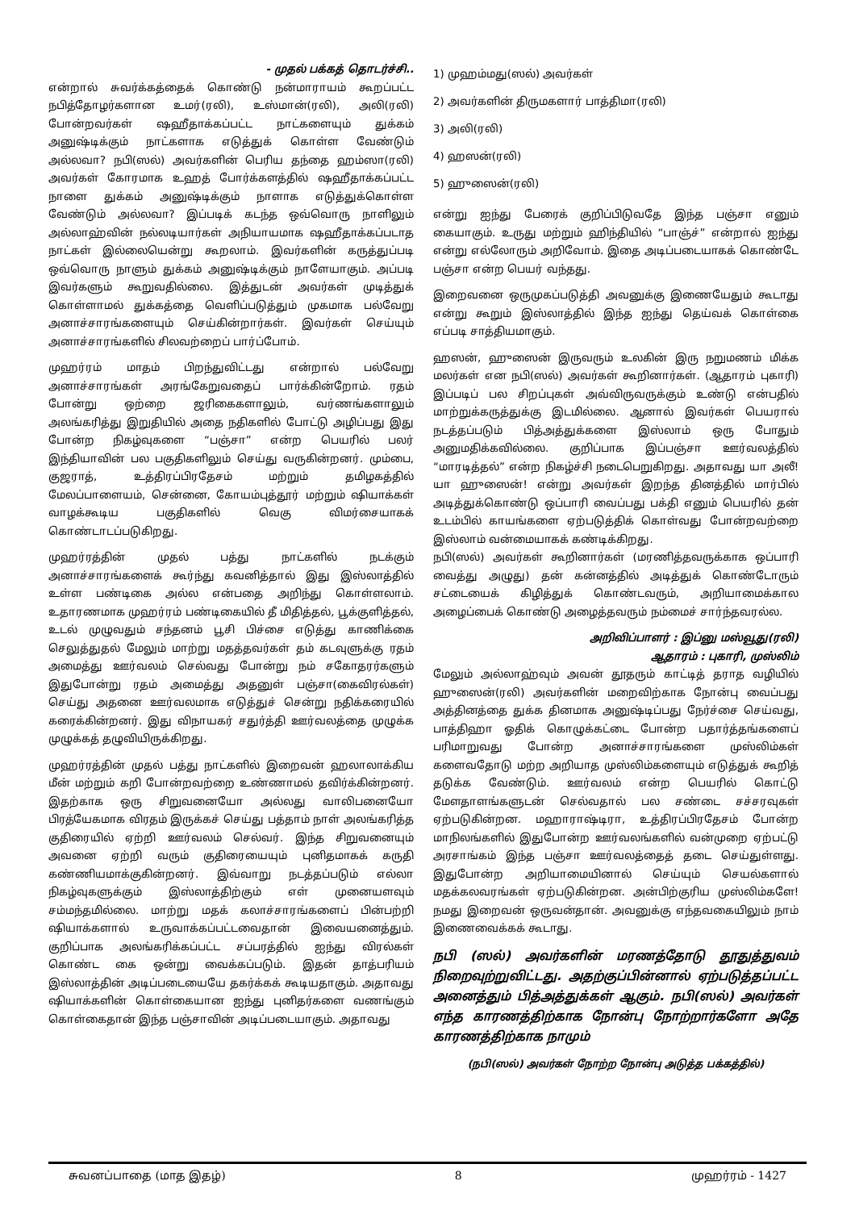- முதல் பக்கத் தொடர்ச்சி..
என்றால் சுவர்க்கத்தைக் கொண்டு நன்மாராயம் கூறப்பட்ட நபித்தோழர்களான உமர்(ரலி), உஸ்மான்(ரலி), அலி(ரலி) போன்றவர்கள் ஷஹீதாக்கப்பட்ட நாட்களையும் துக்கம் அனுஷ்டிக்கும் நாட்களாக எடுத்துக் கொள்ள வேண்டும் அல்லவா? நபி(ஸல்) அவர்களின் பெரிய தந்தை ஹம்ஸா(ரலி) அவர்கள் கோரமாக உஹத் போர்க்களத்தில் ஷஹீதாக்கப்பட்ட நாளை துக்கம் அனுஷ்டிக்கும் நாளாக எடுத்துக்கொள்ள வேண்டும் அல்லவா? இப்படிக் கடந்த ஒவ்வொரு நாளிலும் அல்லாஹ்வின் நல்லடியார்கள் அநியாயமாக ஷஹீதாக்கப்படாத நாட்கள் இல்லையென்று கூறலாம். இவர்களின் கருத்துப்படி ஒவ்வொரு நாளும் துக்கம் அனுஷ்டிக்கும் நாளேயாகும். அப்படி இவர்களும் கூறுவதில்லை. இத்துடன் அவர்கள் முடித்துக் கொள்ளாமல் துக்கத்தை வெளிப்படுத்தும் முகமாக பல்வேறு அனாச்சாரங்களையும் செய்கின்றார்கள். இவர்கள் செய்யும் அனாச்சாரங்களில் சிலவற்றைப் பார்ப்போம்.
முஹர்ரம் மாதம் பிறந்துவிட்டது என்றால் பல்வேறு அனாச்சாரங்கள் அரங்கேறுவதைப் பார்க்கின்றோம். ரதம் போன்று ஒற்றை ஜரிகைகளாலும், வர்ணங்களாலும் அலங்கரித்து இறுதியில் அதை நதிகளில் போட்டு அழிப்பது இது போன்ற நிகழ்வுகளை “பஞ்சா” என்ற பெயரில் பலர் இந்தியாவின் பல பகுதிகளிலும் செய்து வருகின்றனர். மும்பை, குஜராத், உத்திரப்பிரதேசம் மற்றும் தமிழகத்தில் மேலப்பாளையம், சென்னை, கோயம்புத்தூர் மற்றும் ஷியாக்கள் வாழக்கூடிய பகுதிகளில் வெகு விமர்சையாகக் கொண்டாடப்படுகிறது.
முஹர்ரத்தின் முதல் பத்து நாட்களில் நடக்கும் அனாச்சாரங்களைக் கூர்ந்து கவனித்தால் இது இஸ்லாத்தில் உள்ள பண்டிகை அல்ல என்பதை அறிந்து கொள்ளலாம். உதாரணமாக முஹர்ரம் பண்டிகையில் தீ மிதித்தல், பூக்குளித்தல், உடல் முழுவதும் சந்தனம் பூசி பிச்சை எடுத்து காணிக்கை செலுத்துதல் மேலும் மாற்று மதத்தவர்கள் தம் கடவுளுக்கு ரதம் அமைத்து ஊர்வலம் செல்வது போன்று நம் சகோதரர்களும் இதுபோன்று ரதம் அமைத்து அதனுள் பஞ்சா(கைவிரல்கள்) செய்து அதனை ஊர்வலமாக எடுத்துச் சென்று நதிக்கரையில் கரைக்கின்றனர். இது விநாயகர் சதுர்த்தி ஊர்வலத்தை முழுக்க முழுக்கத் தழுவியிருக்கிறது.
முஹர்ரத்தின் முதல் பத்து நாட்களில் இறைவன் ஹலாலாக்கிய மீன் மற்றும் கறி போன்றவற்றை உண்ணாமல் தவிர்க்கின்றனர். இதற்காக ஒரு சிறுவனையோ அல்லது வாலிபனையோ பிரத்யேகமாக விரதம் இருக்கச் செய்து பத்தாம் நாள் அலங்கரித்த குதிரையில் ஏற்றி ஊர்வலம் செல்வர். இந்த சிறுவனையும் அவனை ஏற்றி வரும் குதிரையையும் புனிதமாகக் கருதி கண்ணியமாக்குகின்றனர். இவ்வாறு நடத்தப்படும் எல்லா நிகழ்வுகளுக்கும் இஸ்லாத்திற்கும் எள் முனையளவும் சம்மந்தமில்லை. மாற்று மதக் கலாச்சாரங்களைப் பின்பற்றி ஷியாக்களால் உருவாக்கப்பட்டவைதான் இவையனைத்தும். குறிப்பாக அலங்கரிக்கப்பட்ட சப்பரத்தில் ஐந்து விரல்கள் கொண்ட கை ஒன்று வைக்கப்படும். இதன் தாத்பரியம் இஸ்லாத்தின் அடிப்படையையே தகர்க்கக் கூடியதாகும். அதாவது ஷியாக்களின் கொள்கையான ஐந்து புனிதர்களை வணங்கும் கொள்கைதான் இந்த பஞ்சாவின் அடிப்படையாகும். அதாவது
1) முஹம்மது(ஸல்) அவர்கள்
2) அவர்களின் திருமகளார் பாத்திமா(ரலி)
3) அலி(ரலி)
4) ஹஸன்(ரலி)
5) ஹுஸைன்(ரலி)
என்று ஐந்து பேரைக் குறிப்பிடுவதே இந்த பஞ்சா எனும் கையாகும். உருது மற்றும் ஹிந்தியில் “பாஞ்ச்” என்றால் ஐந்து என்று எல்லோரும் அறிவோம். இதை அடிப்படையாகக் கொண்டே பஞ்சா என்ற பெயர் வந்தது.
இறைவனை ஒருமுகப்படுத்தி அவனுக்கு இணையேதும் கூடாது என்று கூறும் இஸ்லாத்தில் இந்த ஐந்து தெய்வக் கொள்கை எப்படி சாத்தியமாகும்.
ஹஸன், ஹுஸைன் இருவரும் உலகின் இரு நறுமணம் மிக்க மலர்கள் என நபி(ஸல்) அவர்கள் கூறினார்கள். (ஆதாரம் புகாரி) இப்படிப் பல சிறப்புகள் அவ்விருவருக்கும் உண்டு என்பதில் மாற்றுக்கருத்துக்கு இடமில்லை. ஆனால் இவர்கள் பெயரால் நடத்தப்படும் பித்அத்துக்களை இஸ்லாம் ஒரு போதும் அனுமதிக்கவில்லை. குறிப்பாக இப்பஞ்சா ஊர்வலத்தில் “மாரடித்தல்” என்ற நிகழ்ச்சி நடைபெறுகிறது. அதாவது யா அலீ! யா ஹுஸைன்! என்று அவர்கள் இறந்த தினத்தில் மார்பில் அடித்துக்கொண்டு ஒப்பாரி வைப்பது பக்தி எனும் பெயரில் தன் உடம்பில் காயங்களை ஏற்படுத்திக் கொள்வது போன்றவற்றை இஸ்லாம் வன்மையாகக் கண்டிக்கிறது.
நபி(ஸல்) அவர்கள் கூறினார்கள் (மரணித்தவருக்காக ஒப்பாரி வைத்து அழுது) தன் கன்னத்தில் அடித்துக் கொண்டோரும் சட்டையைக் கிழித்துக் கொண்டவரும், அறியாமைக்கால அழைப்பைக் கொண்டு அழைத்தவரும் நம்மைச் சார்ந்தவரல்ல.
அறிவிப்பாளர் : இப்னு மஸ்வூது(ரலி)
ஆதாரம் : புகாரி, முஸ்லிம்
மேலும் அல்லாஹ்வும் அவன் தூதரும் காட்டித் தராத வழியில் ஹுஸைன்(ரலி) அவர்களின் மறைவிற்காக நோன்பு வைப்பது அத்தினத்தை துக்க தினமாக அனுஷ்டிப்பது நேர்ச்சை செய்வது, பாத்திஹா ஓதிக் கொழுக்கட்டை போன்ற பதார்த்தங்களைப் பரிமாறுவது போன்ற அனாச்சாரங்களை முஸ்லிம்கள் களைவதோடு மற்ற அறியாத முஸ்லிம்களையும் எடுத்துக் கூறித் தடுக்க வேண்டும். ஊர்வலம் என்ற பெயரில் கொட்டு மேளதாளங்களுடன் செல்வதால் பல சண்டை சச்சரவுகள் ஏற்படுகின்றன. மஹாராஷ்டிரா, உத்திரப்பிரதேசம் போன்ற மாநிலங்களில் இதுபோன்ற ஊர்வலங்களில் வன்முறை ஏற்பட்டு அரசாங்கம் இந்த பஞ்சா ஊர்வலத்தைத் தடை செய்துள்ளது. இதுபோன்ற அறியாமையினால் செய்யும் செயல்களால் மதக்கலவரங்கள் ஏற்படுகின்றன. அன்பிற்குரிய முஸ்லிம்களே! நமது இறைவன் ஒருவன்தான். அவனுக்கு எந்தவகையிலும் நாம் இணைவைக்கக் கூடாது.
நபி (ஸல்) அவர்களின் மரணத்தோடு தூதுத்துவம் நிறைவுற்றுவிட்டது. அதற்குப்பின்னால் ஏற்படுத்தப்பட்ட அனைத்தும் பித்அத்துக்கள் ஆகும். நபி(ஸல்) அவர்கள் எந்த காரணத்திற்காக நோன்பு நோற்றார்களோ அதே காரணத்திற்காக நாமும்
(நபி(ஸல்) அவர்கள் நோற்ற நோன்பு அடுத்த பக்கத்தில்)
சுவனப்பாதை (மாத இதழ்) 8 முஹர்ரம் - 1427